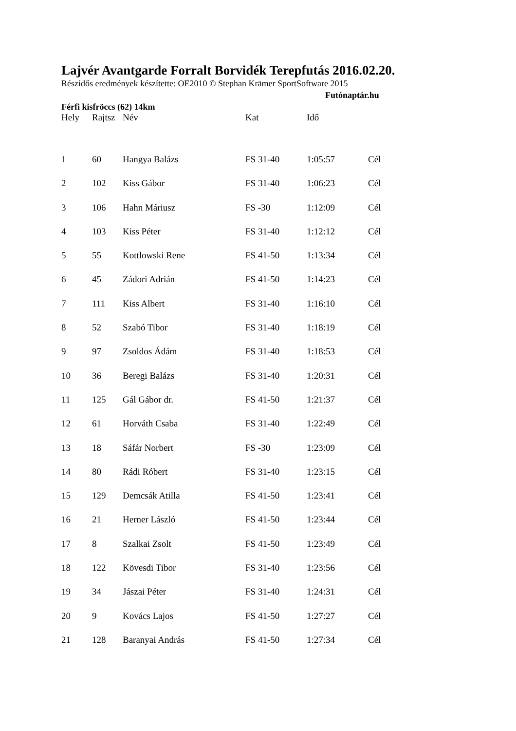Lajvér Avantgarde Forralt Borvidék Terepfutás 2016.02.20.
Részidős eredmények készítette: OE2010 © Stephan Krämer SportSoftware 2015
Futónaptár.hu
Férfi kisfröccs (62) 14km
| Hely | Rajtsz | Név | Kat | Idő | |
| --- | --- | --- | --- | --- | --- |
| 1 | 60 | Hangya Balázs | FS 31-40 | 1:05:57 | Cél |
| 2 | 102 | Kiss Gábor | FS 31-40 | 1:06:23 | Cél |
| 3 | 106 | Hahn Máriusz | FS -30 | 1:12:09 | Cél |
| 4 | 103 | Kiss Péter | FS 31-40 | 1:12:12 | Cél |
| 5 | 55 | Kottlowski Rene | FS 41-50 | 1:13:34 | Cél |
| 6 | 45 | Zádori Adrián | FS 41-50 | 1:14:23 | Cél |
| 7 | 111 | Kiss Albert | FS 31-40 | 1:16:10 | Cél |
| 8 | 52 | Szabó Tibor | FS 31-40 | 1:18:19 | Cél |
| 9 | 97 | Zsoldos Ádám | FS 31-40 | 1:18:53 | Cél |
| 10 | 36 | Beregi Balázs | FS 31-40 | 1:20:31 | Cél |
| 11 | 125 | Gál Gábor dr. | FS 41-50 | 1:21:37 | Cél |
| 12 | 61 | Horváth Csaba | FS 31-40 | 1:22:49 | Cél |
| 13 | 18 | Sáfár Norbert | FS -30 | 1:23:09 | Cél |
| 14 | 80 | Rádi Róbert | FS 31-40 | 1:23:15 | Cél |
| 15 | 129 | Demcsák Atilla | FS 41-50 | 1:23:41 | Cél |
| 16 | 21 | Herner László | FS 41-50 | 1:23:44 | Cél |
| 17 | 8 | Szalkai Zsolt | FS 41-50 | 1:23:49 | Cél |
| 18 | 122 | Kövesdi Tibor | FS 31-40 | 1:23:56 | Cél |
| 19 | 34 | Jászai Péter | FS 31-40 | 1:24:31 | Cél |
| 20 | 9 | Kovács Lajos | FS 41-50 | 1:27:27 | Cél |
| 21 | 128 | Baranyai András | FS 41-50 | 1:27:34 | Cél |